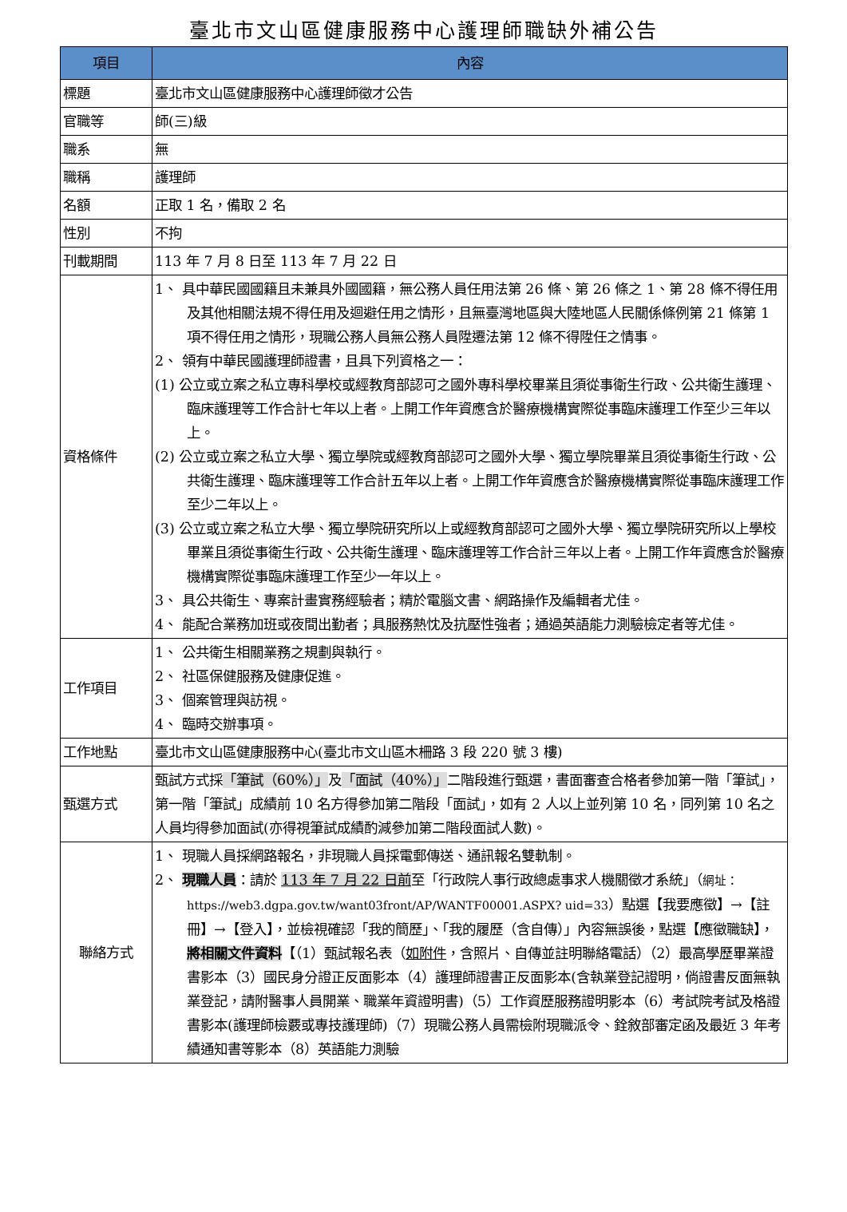臺北市文山區健康服務中心護理師職缺外補公告
| 項目 | 內容 |
| --- | --- |
| 標題 | 臺北市文山區健康服務中心護理師徵才公告 |
| 官職等 | 師(三)級 |
| 職系 | 無 |
| 職稱 | 護理師 |
| 名額 | 正取 1 名，備取 2 名 |
| 性別 | 不拘 |
| 刊載期間 | 113 年 7 月 8 日至 113 年 7 月 22 日 |
| 資格條件 | 1、 具中華民國國籍且未兼具外國國籍，無公務人員任用法第 26 條、第 26 條之 1、第 28 條不得任用及其他相關法規不得任用及迴避任用之情形，且無臺灣地區與大陸地區人民關係條例第 21 條第 1 項不得任用之情形，現職公務人員無公務人員陞遷法第 12 條不得陞任之情事。 2、 領有中華民國護理師證書，且具下列資格之一： (1) 公立或立案之私立專科學校或經教育部認可之國外專科學校畢業且須從事衛生行政、公共衛生護理、臨床護理等工作合計七年以上者。上開工作年資應含於醫療機構實際從事臨床護理工作至少三年以上。 (2) 公立或立案之私立大學、獨立學院或經教育部認可之國外大學、獨立學院畢業且須從事衛生行政、公共衛生護理、臨床護理等工作合計五年以上者。上開工作年資應含於醫療機構實際從事臨床護理工作至少二年以上。 (3) 公立或立案之私立大學、獨立學院研究所以上或經教育部認可之國外大學、獨立學院研究所以上學校畢業且須從事衛生行政、公共衛生護理、臨床護理等工作合計三年以上者。上開工作年資應含於醫療機構實際從事臨床護理工作至少一年以上。 3、 具公共衛生、專案計畫實務經驗者；精於電腦文書、網路操作及編輯者尤佳。 4、 能配合業務加班或夜間出勤者；具服務熱忱及抗壓性強者；通過英語能力測驗檢定者等尤佳。 |
| 工作項目 | 1、 公共衛生相關業務之規劃與執行。 2、 社區保健服務及健康促進。 3、 個案管理與訪視。 4、 臨時交辦事項。 |
| 工作地點 | 臺北市文山區健康服務中心(臺北市文山區木柵路 3 段 220 號 3 樓) |
| 甄選方式 | 甄試方式採 「筆試（60%）」 及 「面試（40%）」 二階段進行甄選，書面審查合格者參加第一階「筆試」，第一階「筆試」成績前 10 名方得參加第二階段「面試」，如有 2 人以上並列第 10 名，同列第 10 名之人員均得參加面試(亦得視筆試成績酌減參加第二階段面試人數)。 |
| 聯絡方式 | 1、 現職人員採網路報名，非現職人員採電郵傳送、通訊報名雙軌制。 2、 現職人員 ：請於 113 年 7 月 22 日前 至「行政院人事行政總處事求人機關徵才系統」（ 網址：https://web3.dgpa.gov.tw/want03front/AP/WANTF00001.ASPX? uid=33 ）點選【我要應徵】→【註冊】→【登入】，並檢視確認「我的簡歷」、「我的履歷（含自傳）」內容無誤後，點選【應徵職缺】， 將相關文件資料 【（1）甄試報名表（ 如附件 ，含照片、自傳並註明聯絡電話）（2）最高學歷畢業證書影本（3）國民身分證正反面影本（4）護理師證書正反面影本(含執業登記證明，倘證書反面無執業登記，請附醫事人員開業、職業年資證明書)（5）工作資歷服務證明影本（6）考試院考試及格證書影本(護理師檢覈或專技護理師)（7）現職公務人員需檢附現職派令、銓敘部審定函及最近 3 年考績通知書等影本（8）英語能力測驗 |